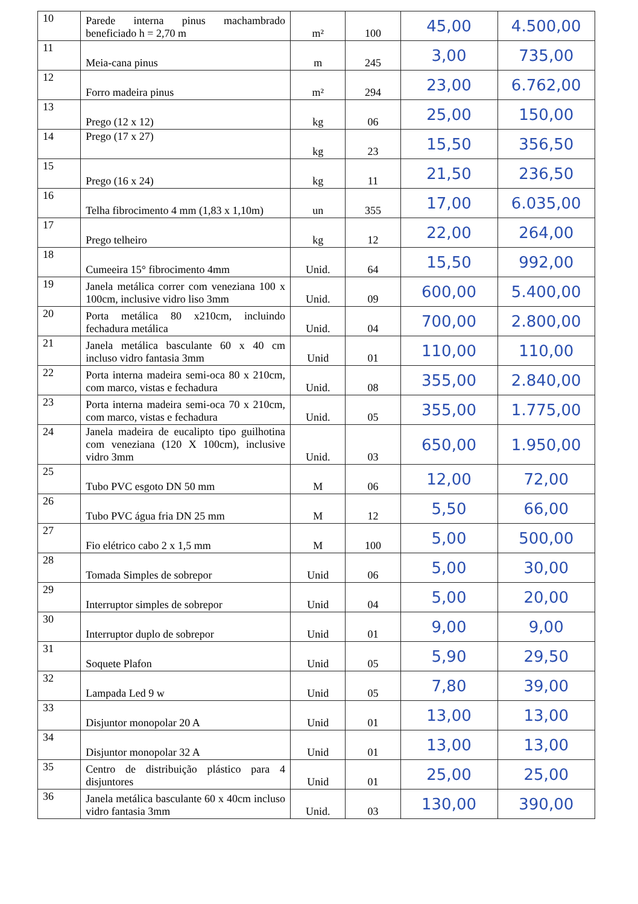| 10 | Parede interna pinus machambrado beneficiado h = 2,70 m | m² | 100 | 45,00 | 4.500,00 |
| 11 | Meia-cana pinus | m | 245 | 3,00 | 735,00 |
| 12 | Forro madeira pinus | m² | 294 | 23,00 | 6.762,00 |
| 13 | Prego (12 x 12) | kg | 06 | 25,00 | 150,00 |
| 14 | Prego (17 x 27) | kg | 23 | 15,50 | 356,50 |
| 15 | Prego (16 x 24) | kg | 11 | 21,50 | 236,50 |
| 16 | Telha fibrocimento 4 mm (1,83 x 1,10m) | un | 355 | 17,00 | 6.035,00 |
| 17 | Prego telheiro | kg | 12 | 22,00 | 264,00 |
| 18 | Cumeeira 15° fibrocimento 4mm | Unid. | 64 | 15,50 | 992,00 |
| 19 | Janela metálica correr com veneziana 100 x 100cm, inclusive vidro liso 3mm | Unid. | 09 | 600,00 | 5.400,00 |
| 20 | Porta metálica 80 x210cm, incluindo fechadura metálica | Unid. | 04 | 700,00 | 2.800,00 |
| 21 | Janela metálica basculante 60 x 40 cm incluso vidro fantasia 3mm | Unid | 01 | 110,00 | 110,00 |
| 22 | Porta interna madeira semi-oca 80 x 210cm, com marco, vistas e fechadura | Unid. | 08 | 355,00 | 2.840,00 |
| 23 | Porta interna madeira semi-oca 70 x 210cm, com marco, vistas e fechadura | Unid. | 05 | 355,00 | 1.775,00 |
| 24 | Janela madeira de eucalipto tipo guilhotina com veneziana (120 X 100cm), inclusive vidro 3mm | Unid. | 03 | 650,00 | 1.950,00 |
| 25 | Tubo PVC esgoto DN 50 mm | M | 06 | 12,00 | 72,00 |
| 26 | Tubo PVC água fria DN 25 mm | M | 12 | 5,50 | 66,00 |
| 27 | Fio elétrico cabo 2 x 1,5 mm | M | 100 | 5,00 | 500,00 |
| 28 | Tomada Simples de sobrepor | Unid | 06 | 5,00 | 30,00 |
| 29 | Interruptor simples de sobrepor | Unid | 04 | 5,00 | 20,00 |
| 30 | Interruptor duplo de sobrepor | Unid | 01 | 9,00 | 9,00 |
| 31 | Soquete Plafon | Unid | 05 | 5,90 | 29,50 |
| 32 | Lampada Led 9 w | Unid | 05 | 7,80 | 39,00 |
| 33 | Disjuntor monopolar 20 A | Unid | 01 | 13,00 | 13,00 |
| 34 | Disjuntor monopolar 32 A | Unid | 01 | 13,00 | 13,00 |
| 35 | Centro de distribuição plástico para 4 disjuntores | Unid | 01 | 25,00 | 25,00 |
| 36 | Janela metálica basculante 60 x 40cm incluso vidro fantasia 3mm | Unid. | 03 | 130,00 | 390,00 |